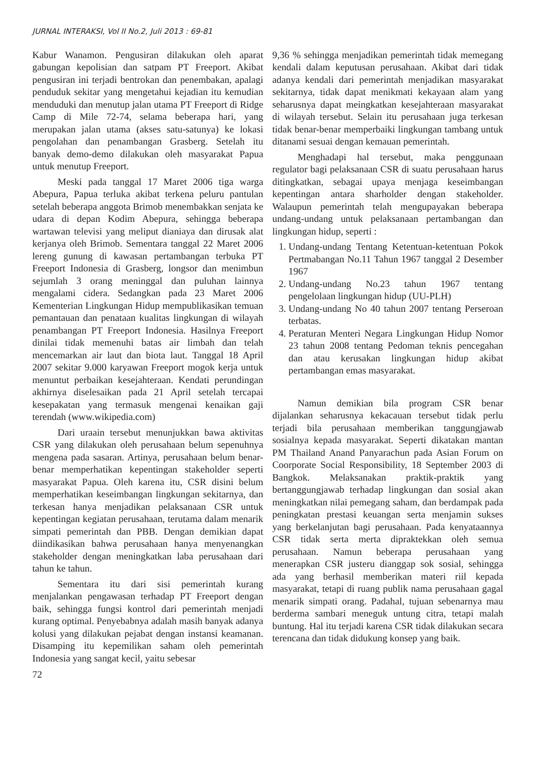JURNAL INTERAKSI, Vol II No.2, Juli 2013 : 69-81
Kabur Wanamon. Pengusiran dilakukan oleh aparat gabungan kepolisian dan satpam PT Freeport. Akibat pengusiran ini terjadi bentrokan dan penembakan, apalagi penduduk sekitar yang mengetahui kejadian itu kemudian menduduki dan menutup jalan utama PT Freeport di Ridge Camp di Mile 72-74, selama beberapa hari, yang merupakan jalan utama (akses satu-satunya) ke lokasi pengolahan dan penambangan Grasberg. Setelah itu banyak demo-demo dilakukan oleh masyarakat Papua untuk menutup Freeport.
Meski pada tanggal 17 Maret 2006 tiga warga Abepura, Papua terluka akibat terkena peluru pantulan setelah beberapa anggota Brimob menembakkan senjata ke udara di depan Kodim Abepura, sehingga beberapa wartawan televisi yang meliput dianiaya dan dirusak alat kerjanya oleh Brimob. Sementara tanggal 22 Maret 2006 lereng gunung di kawasan pertambangan terbuka PT Freeport Indonesia di Grasberg, longsor dan menimbun sejumlah 3 orang meninggal dan puluhan lainnya mengalami cidera. Sedangkan pada 23 Maret 2006 Kementerian Lingkungan Hidup mempublikasikan temuan pemantauan dan penataan kualitas lingkungan di wilayah penambangan PT Freeport Indonesia. Hasilnya Freeport dinilai tidak memenuhi batas air limbah dan telah mencemarkan air laut dan biota laut. Tanggal 18 April 2007 sekitar 9.000 karyawan Freeport mogok kerja untuk menuntut perbaikan kesejahteraan. Kendati perundingan akhirnya diselesaikan pada 21 April setelah tercapai kesepakatan yang termasuk mengenai kenaikan gaji terendah (www.wikipedia.com)
Dari uraain tersebut menunjukkan bawa aktivitas CSR yang dilakukan oleh perusahaan belum sepenuhnya mengena pada sasaran. Artinya, perusahaan belum benar-benar memperhatikan kepentingan stakeholder seperti masyarakat Papua. Oleh karena itu, CSR disini belum memperhatikan keseimbangan lingkungan sekitarnya, dan terkesan hanya menjadikan pelaksanaan CSR untuk kepentingan kegiatan perusahaan, terutama dalam menarik simpati pemerintah dan PBB. Dengan demikian dapat diindikasikan bahwa perusahaan hanya menyenangkan stakeholder dengan meningkatkan laba perusahaan dari tahun ke tahun.
Sementara itu dari sisi pemerintah kurang menjalankan pengawasan terhadap PT Freeport dengan baik, sehingga fungsi kontrol dari pemerintah menjadi kurang optimal. Penyebabnya adalah masih banyak adanya kolusi yang dilakukan pejabat dengan instansi keamanan. Disamping itu kepemilikan saham oleh pemerintah Indonesia yang sangat kecil, yaitu sebesar
72
9,36 % sehingga menjadikan pemerintah tidak memegang kendali dalam keputusan perusahaan. Akibat dari tidak adanya kendali dari pemerintah menjadikan masyarakat sekitarnya, tidak dapat menikmati kekayaan alam yang seharusnya dapat meingkatkan kesejahteraan masyarakat di wilayah tersebut. Selain itu perusahaan juga terkesan tidak benar-benar memperbaiki lingkungan tambang untuk ditanami sesuai dengan kemauan pemerintah.
Menghadapi hal tersebut, maka penggunaan regulator bagi pelaksanaan CSR di suatu perusahaan harus ditingkatkan, sebagai upaya menjaga keseimbangan kepentingan antara sharholder dengan stakeholder. Walaupun pemerintah telah mengupayakan beberapa undang-undang untuk pelaksanaan pertambangan dan lingkungan hidup, seperti :
1. Undang-undang Tentang Ketentuan-ketentuan Pokok Pertmabangan No.11 Tahun 1967 tanggal 2 Desember 1967
2. Undang-undang No.23 tahun 1967 tentang pengelolaan lingkungan hidup (UU-PLH)
3. Undang-undang No 40 tahun 2007 tentang Perseroan terbatas.
4. Peraturan Menteri Negara Lingkungan Hidup Nomor 23 tahun 2008 tentang Pedoman teknis pencegahan dan atau kerusakan lingkungan hidup akibat pertambangan emas masyarakat.
Namun demikian bila program CSR benar dijalankan seharusnya kekacauan tersebut tidak perlu terjadi bila perusahaan memberikan tanggungjawab sosialnya kepada masyarakat. Seperti dikatakan mantan PM Thailand Anand Panyarachun pada Asian Forum on Coorporate Social Responsibility, 18 September 2003 di Bangkok. Melaksanakan praktik-praktik yang bertanggungjawab terhadap lingkungan dan sosial akan meningkatkan nilai pemegang saham, dan berdampak pada peningkatan prestasi keuangan serta menjamin sukses yang berkelanjutan bagi perusahaan. Pada kenyataannya CSR tidak serta merta dipraktekkan oleh semua perusahaan. Namun beberapa perusahaan yang menerapkan CSR justeru dianggap sok sosial, sehingga ada yang berhasil memberikan materi riil kepada masyarakat, tetapi di ruang publik nama perusahaan gagal menarik simpati orang. Padahal, tujuan sebenarnya mau berderma sambari meneguk untung citra, tetapi malah buntung. Hal itu terjadi karena CSR tidak dilakukan secara terencana dan tidak didukung konsep yang baik.